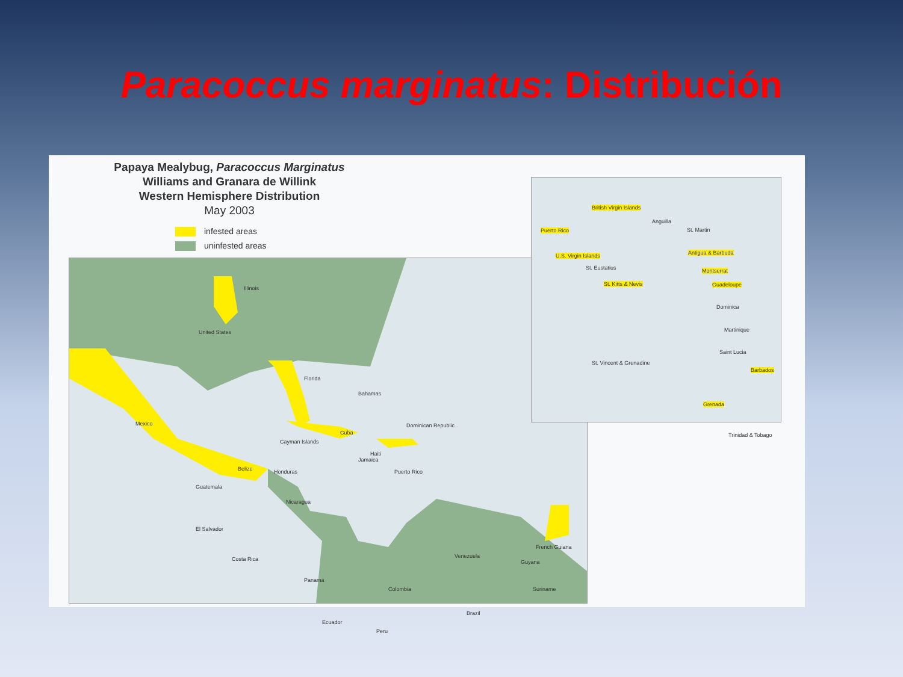Paracoccus marginatus: Distribución
Papaya Mealybug, Paracoccus Marginatus
Williams and Granara de Willink
Western Hemisphere Distribution
May 2003
infested areas
uninfested areas
United States
Illinois
Florida
Mexico
Bahamas
Cuba
Cayman Islands
Dominican Republic
Jamaica
Haiti
Puerto Rico Belize Honduras
Guatemala
Nicaragua
El Salvador
Costa Rica
Panama
Venezuela
Guyana
French Guiana
Suriname Colombia
Brazil
Ecuador
Peru
British Virgin Islands
Puerto Rico
Anguilla
St. Martin
U.S. Virgin Islands
St. Eustatius
Antigua & Barbuda
Montserrat
St. Kitts & Nevis Guadeloupe
Dominica
Martinique
Saint Lucia
St. Vincent & Grenadine
Barbados
Grenada
Trinidad & Tobago